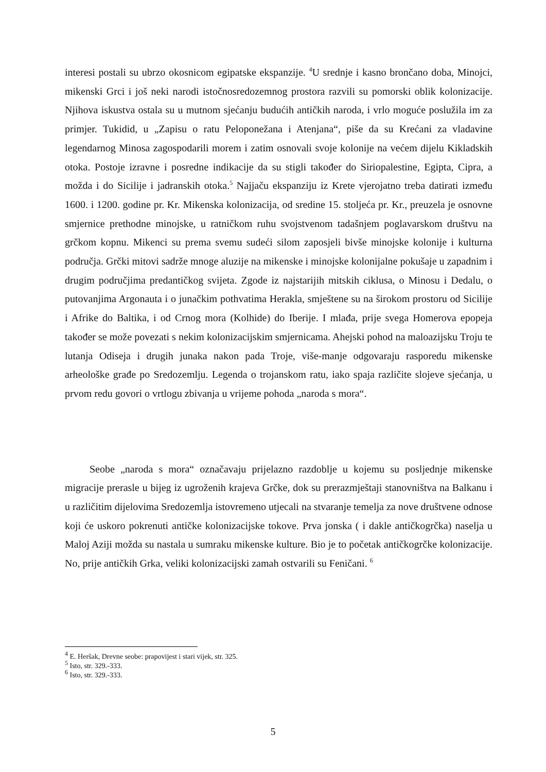interesi postali su ubrzo okosnicom egipatske ekspanzije. <sup>4</sup>U srednje i kasno brončano doba, Minojci, mikenski Grci i još neki narodi istočnosredozemnog prostora razvili su pomorski oblik kolonizacije. Njihova iskustva ostala su u mutnom sjećanju budućih antičkih naroda, i vrlo moguće poslužila im za primjer. Tukidid, u „Zapisu o ratu Peloponežana i Atenjana“, piše da su Krećani za vladavine legendarnog Minosa zagospodarili morem i zatim osnovali svoje kolonije na većem dijelu Kikladskih otoka. Postoje izravne i posredne indikacije da su stigli također do Siriopalestine, Egipta, Cipra, a možda i do Sicilije i jadranskih otoka.<sup>5</sup> Najjaču ekspanziju iz Krete vjerojatno treba datirati između 1600. i 1200. godine pr. Kr. Mikenska kolonizacija, od sredine 15. stoljeća pr. Kr., preuzela je osnovne smjernice prethodne minojske, u ratničkom ruhu svojstvenom tadašnjem poglavarskom društvu na grčkom kopnu. Mikenci su prema svemu sudeći silom zaposjeli bivše minojske kolonije i kulturna područja. Grčki mitovi sadrže mnoge aluzije na mikenske i minojske kolonijalne pokušaje u zapadnim i drugim područjima predantičkog svijeta. Zgode iz najstarijih mitskih ciklusa, o Minosu i Dedalu, o putovanjima Argonauta i o junačkim pothvatima Herakla, smještene su na širokom prostoru od Sicilije i Afrike do Baltika, i od Crnog mora (Kolhide) do Iberije. I mlađa, prije svega Homerova epopeja također se može povezati s nekim kolonizacijskim smjernicama. Ahejski pohod na maloazijsku Troju te lutanja Odiseja i drugih junaka nakon pada Troje, više-manje odgovaraju rasporedu mikenske arheološke građe po Sredozemlju. Legenda o trojanskom ratu, iako spaja različite slojeve sjećanja, u prvom redu govori o vrtlogu zbivanja u vrijeme pohoda „naroda s mora“.
Seobe „naroda s mora“ označavaju prijelazno razdoblje u kojemu su posljednje mikenske migracije prerasle u bijeg iz ugroženih krajeva Grčke, dok su prerazmještaji stanovništva na Balkanu i u različitim dijelovima Sredozemlja istovremeno utjecali na stvaranje temelja za nove društvene odnose koji će uskoro pokrenuti antičke kolonizacijske tokove. Prva jonska ( i dakle antičkogrčka) naselja u Maloj Aziji možda su nastala u sumraku mikenske kulture. Bio je to početak antičkogrčke kolonizacije. No, prije antičkih Grka, veliki kolonizacijski zamah ostvarili su Feničani. <sup>6</sup>
<sup>4</sup> E. Heršak, Drevne seobe: prapovijest i stari vijek, str. 325.
<sup>5</sup> Isto, str. 329.-333.
<sup>6</sup> Isto, str. 329.-333.
5